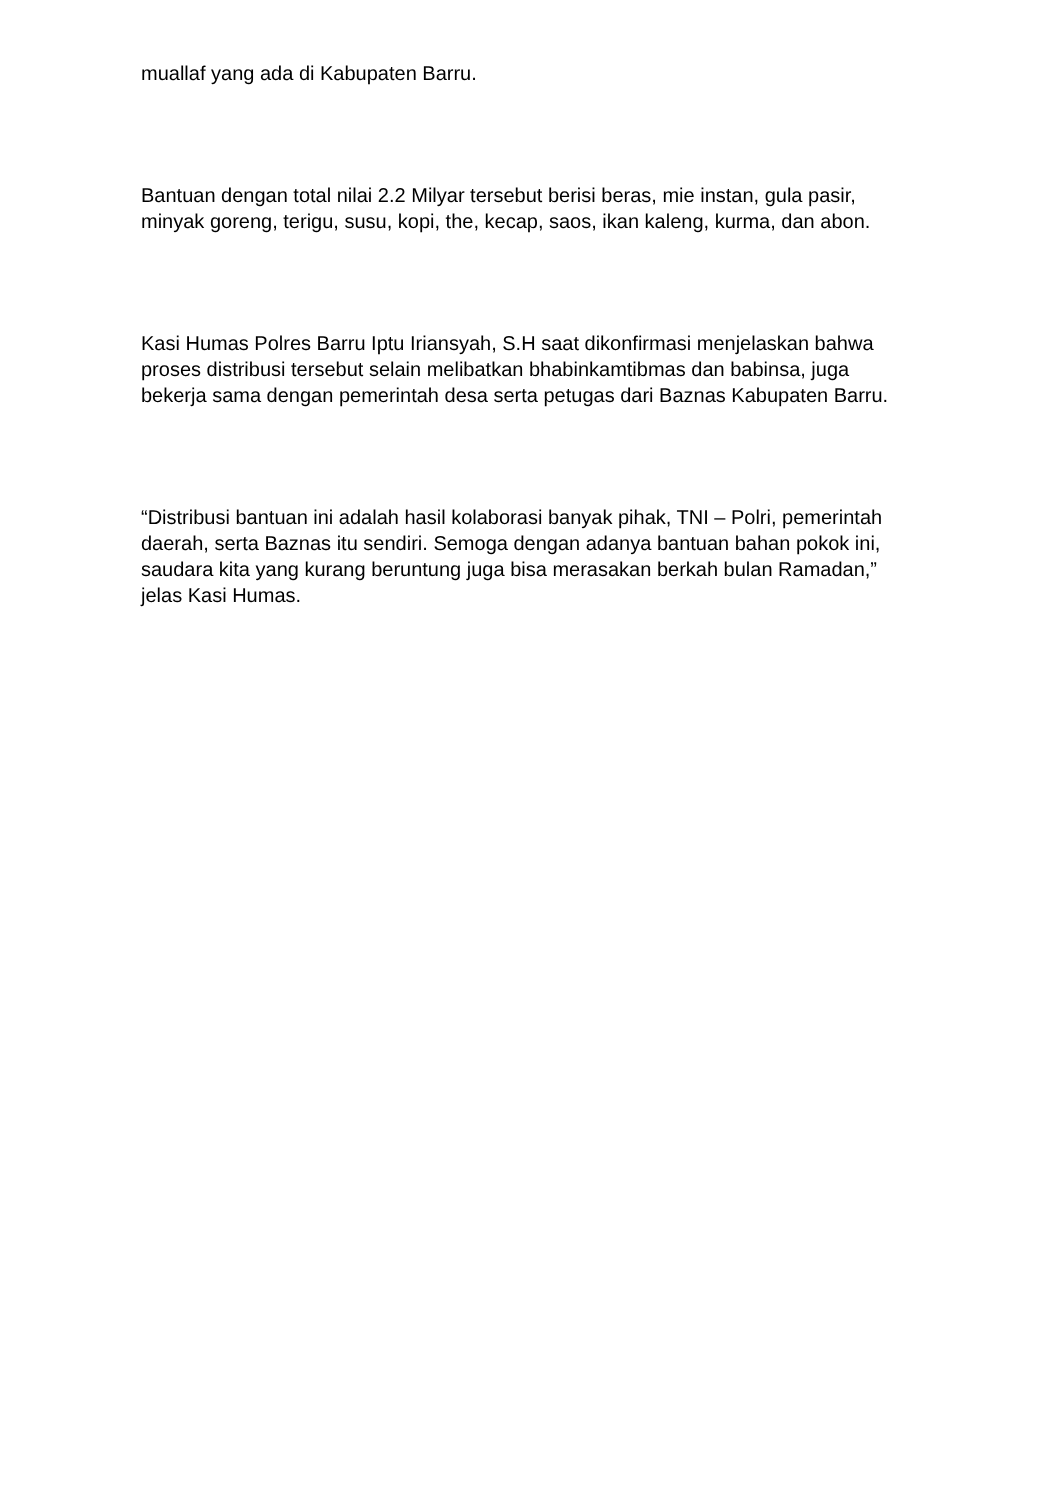muallaf yang ada di Kabupaten Barru.
Bantuan dengan total nilai 2.2 Milyar tersebut berisi beras, mie instan, gula pasir, minyak goreng, terigu, susu, kopi, the, kecap, saos, ikan kaleng, kurma, dan abon.
Kasi Humas Polres Barru Iptu Iriansyah, S.H saat dikonfirmasi menjelaskan bahwa proses distribusi tersebut selain melibatkan bhabinkamtibmas dan babinsa, juga bekerja sama dengan pemerintah desa serta petugas dari Baznas Kabupaten Barru.
“Distribusi bantuan ini adalah hasil kolaborasi banyak pihak, TNI – Polri, pemerintah daerah, serta Baznas itu sendiri. Semoga dengan adanya bantuan bahan pokok ini, saudara kita yang kurang beruntung juga bisa merasakan berkah bulan Ramadan,” jelas Kasi Humas.